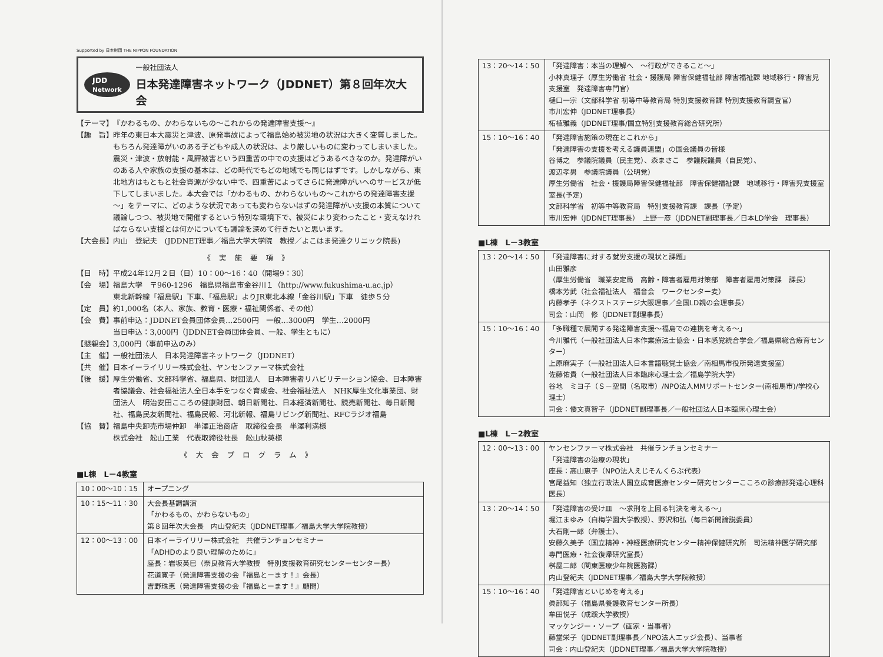Supported by 日本財団 THE NIPPON FOUNDATION
JDD
Network
一般社団法人
日本発達障害ネットワーク（JDDNET）第８回年次大会
【テーマ】 『かわるもの、かわらないもの～これからの発達障害支援～』
【趣　旨】 昨年の東日本大震災と津波、原発事故によって福島始め被災地の状況は大きく変質しました。もちろん発達障がいのある子どもや成人の状況は、より厳しいものに変わってしまいました。震災・津波・放射能・風評被害という四重苦の中での支援はどうあるべきなのか。発達障がいのある人や家族の支援の基本は、どの時代でもどの地域でも同じはずです。しかしながら、東北地方はもともと社会資源が少ない中で、四重苦によってさらに発達障がいへのサービスが低下してしまいました。本大会では「かわるもの、かわらないもの～これからの発達障害支援～」をテーマに、どのような状況であっても変わらないはずの発達障がい支援の本質について議論しつつ、被災地で開催するという特別な環境下で、被災により変わったこと・変えなければならない支援とは何かについても議論を深めて行きたいと思います。
【大会長】 内山　登紀夫　(JDDNET理事／福島大学大学院　教授／よこはま発達クリニック院長)
《実施要項》
【日　時】 平成24年12月２日（日）10：00～16：40（開場9：30）
【会　場】 福島大学　〒960-1296　福島県福島市金谷川１（http://www.fukushima-u.ac.jp）
東北新幹線「福島駅」下車、「福島駅」よりJR東北本線「金谷川駅」下車　徒歩５分
【定　員】 約1,000名（本人、家族、教育・医療・福祉関係者、その他）
【会　費】 事前申込：JDDNET会員団体会員…2500円　一般…3000円　学生…2000円
当日申込：3,000円（JDDNET会員団体会員、一般、学生ともに）
【懇親会】 3,000円（事前申込のみ）
【主　催】 一般社団法人　日本発達障害ネットワーク（JDDNET）
【共　催】 日本イーライリリー株式会社、ヤンセンファーマ株式会社
【後　援】 厚生労働省、文部科学省、福島県、財団法人　日本障害者リハビリテーション協会、日本障害者協議会、社会福祉法人全日本手をつなぐ育成会、社会福祉法人　NHK厚生文化事業団、財団法人　明治安田こころの健康財団、朝日新聞社、日本経済新聞社、読売新聞社、毎日新聞社、福島民友新聞社、福島民報、河北新報、福島リビング新聞社、RFCラジオ福島
【協　賛】 福島中央卸売市場仲卸　半澤正治商店　取締役会長　半澤利満様
株式会社　舩山工業　代表取締役社長　舩山秋英様
《大会プログラム》
■L棟　L－4教室
| 10：00～10：15 | オープニング |
| 10：15～11：30 | 大会長基調講演 「かわるもの、かわらないもの」 第８回年次大会長 内山登紀夫（JDDNET理事／福島大学大学院教授） |
| 12：00～13：00 | 日本イーライリリー株式会社 共催ランチョンセミナー 「ADHDのより良い理解のために」 座長：岩坂英巳（奈良教育大学教授 特別支援教育研究センターセンター長） 花道寛子（発達障害支援の会『福島とーます！』会長） 吉野珠恵（発達障害支援の会『福島とーます！』顧問） |
| 13：20～14：50 | 「発達障害：本当の理解へ ～行政ができること～」 小林真理子（厚生労働省 社会・援護局 障害保健福祉部 障害福祉課 地域移行・障害児支援室 発達障害専門官） 樋口一宗（文部科学省 初等中等教育局 特別支援教育課 特別支援教育調査官） 市川宏伸（JDDNET理事長） 柘植雅義（JDDNET理事/国立特別支援教育総合研究所） |
| 15：10～16：40 | 「発達障害施策の現在とこれから」 「発達障害の支援を考える議員連盟」の国会議員の皆様 谷博之 参議院議員（民主党）、森まさこ 参議院議員（自民党）、 渡辺孝男 参議院議員（公明党） 厚生労働省 社会・援護局障害保健福祉部 障害保健福祉課 地域移行・障害児支援室室長(予定) 文部科学省 初等中等教育局 特別支援教育課 課長（予定） 市川宏伸（JDDNET理事長） 上野一彦（JDDNET副理事長／日本LD学会 理事長） |
■L棟　L－3教室
| 13：20～14：50 | 「発達障害に対する就労支援の現状と課題」 山田雅彦 （厚生労働省 職業安定局 高齢・障害者雇用対策部 障害者雇用対策課 課長） 橋本芳武（社会福祉法人 福音会 ワークセンター麦） 内藤孝子（ネクストステージ大阪理事／全国LD親の会理事長） 司会：山岡 修（JDDNET副理事長） |
| 15：10～16：40 | 「多職種で展開する発達障害支援～福島での連携を考える～」 今川雅代（一般社団法人日本作業療法士協会・日本感覚統合学会／福島県総合療育センター） 上原麻実子（一般社団法人日本言語聴覚士協会／南相馬市役所発達支援室） 佐藤佑貴（一般社団法人日本臨床心理士会／福島学院大学） 谷地 ミヨ子（Ｓ－空間（名取市）/NPO法人MMサポートセンター(南相馬市)/学校心理士） 司会：倭文真智子（JDDNET副理事長／一般社団法人日本臨床心理士会） |
■L棟　L－2教室
| 12：00～13：00 | ヤンセンファーマ株式会社 共催ランチョンセミナー 「発達障害の治療の現状」 座長：高山恵子（NPO法人えじそんくらぶ代表） 宮尾益知（独立行政法人国立成育医療センター研究センターこころの診療部発達心理科医長） |
| 13：20～14：50 | 「発達障害の受け皿 ～求刑を上回る判決を考える～」 堀江まゆみ（白梅学園大学教授）、野沢和弘（毎日新聞論説委員） 大石剛一郎（弁護士）、 安藤久美子（国立精神・神経医療研究センター精神保健研究所 司法精神医学研究部 専門医療・社会復帰研究室長） 桝屋二郎（関東医療少年院医務課） 内山登紀夫（JDDNET理事／福島大学大学院教授） |
| 15：10～16：40 | 「発達障害といじめを考える」 眞部知子（福島県養護教育センター所長） 牟田悦子（成蹊大学教授） マッケンジー・ソープ（画家・当事者） 藤堂栄子（JDDNET副理事長／NPO法人エッジ会長）、当事者 司会：内山登紀夫（JDDNET理事／福島大学大学院教授） |